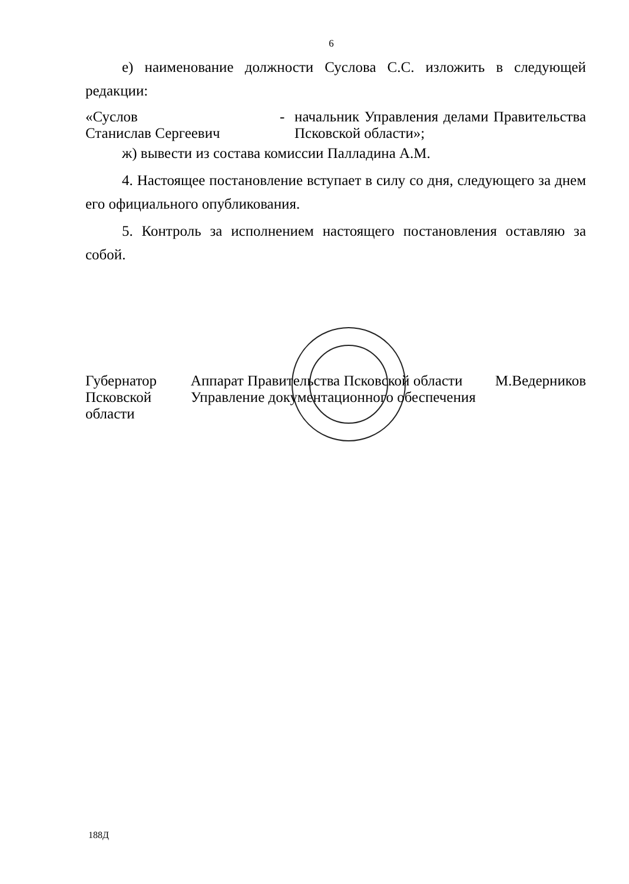6
е) наименование должности Суслова С.С. изложить в следующей редакции:
| «Суслов Станислав Сергеевич | - | начальник Управления делами Правительства Псковской области»; |
ж) вывести из состава комиссии Палладина А.М.
4. Настоящее постановление вступает в силу со дня, следующего за днем его официального опубликования.
5. Контроль за исполнением настоящего постановления оставляю за собой.
Губернатор Псковской области Аппарат Правительства Псковской области Управление документационного обеспечения М.Ведерников
188Д